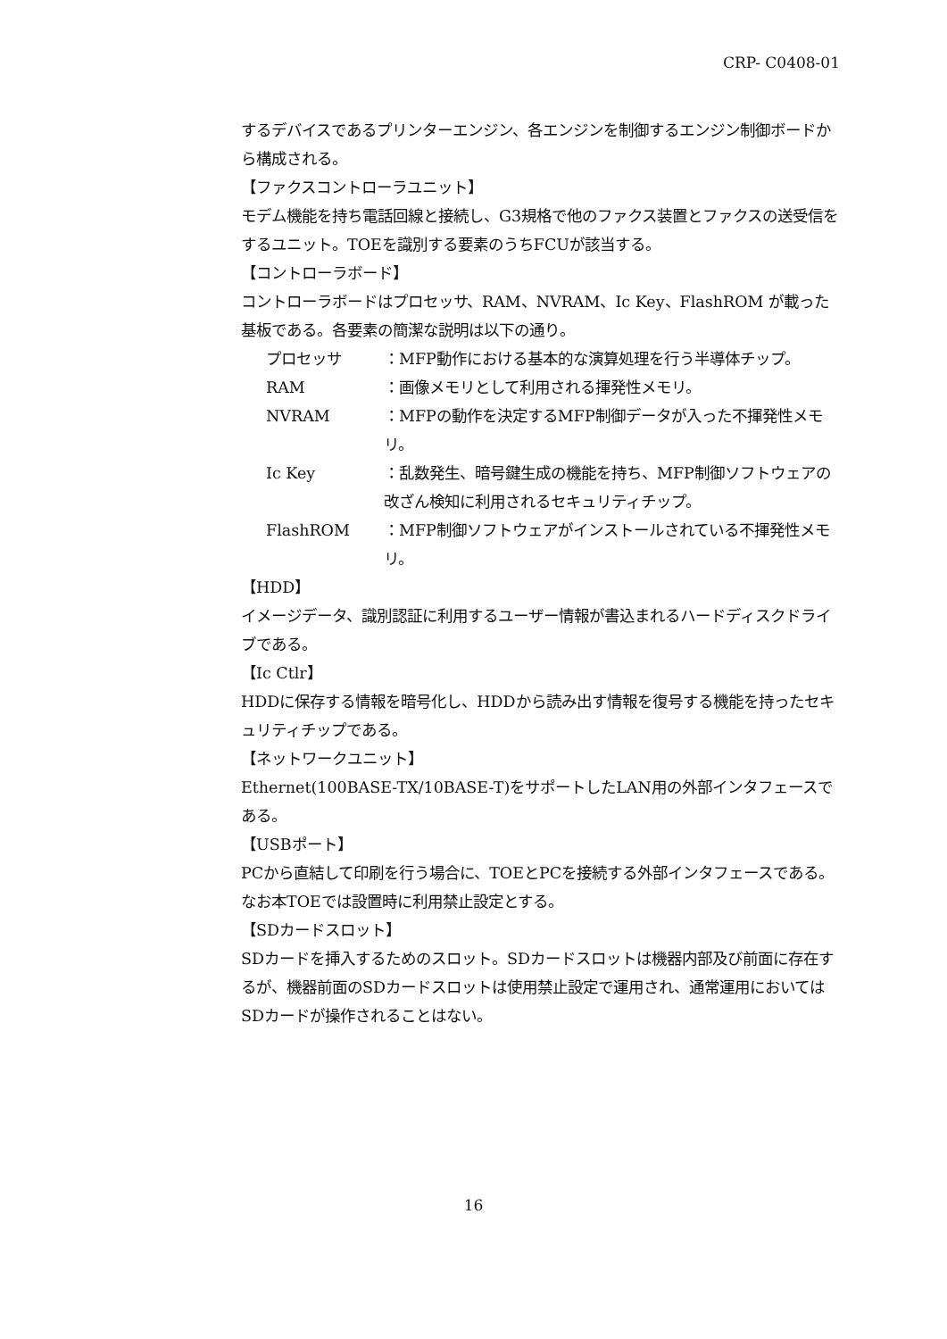CRP- C0408-01
するデバイスであるプリンターエンジン、各エンジンを制御するエンジン制御ボードから構成される。
【ファクスコントローラユニット】
モデム機能を持ち電話回線と接続し、G3規格で他のファクス装置とファクスの送受信をするユニット。TOEを識別する要素のうちFCUが該当する。
【コントローラボード】
コントローラボードはプロセッサ、RAM、NVRAM、Ic Key、FlashROM が載った基板である。各要素の簡潔な説明は以下の通り。
プロセッサ ：MFP動作における基本的な演算処理を行う半導体チップ。
RAM ：画像メモリとして利用される揮発性メモリ。
NVRAM ：MFPの動作を決定するMFP制御データが入った不揮発性メモリ。
Ic Key ：乱数発生、暗号鍵生成の機能を持ち、MFP制御ソフトウェアの改ざん検知に利用されるセキュリティチップ。
FlashROM ：MFP制御ソフトウェアがインストールされている不揮発性メモリ。
【HDD】
イメージデータ、識別認証に利用するユーザー情報が書込まれるハードディスクドライブである。
【Ic Ctlr】
HDDに保存する情報を暗号化し、HDDから読み出す情報を復号する機能を持ったセキュリティチップである。
【ネットワークユニット】
Ethernet(100BASE-TX/10BASE-T)をサポートしたLAN用の外部インタフェースである。
【USBポート】
PCから直結して印刷を行う場合に、TOEとPCを接続する外部インタフェースである。なお本TOEでは設置時に利用禁止設定とする。
【SDカードスロット】
SDカードを挿入するためのスロット。SDカードスロットは機器内部及び前面に存在するが、機器前面のSDカードスロットは使用禁止設定で運用され、通常運用においてはSDカードが操作されることはない。
16